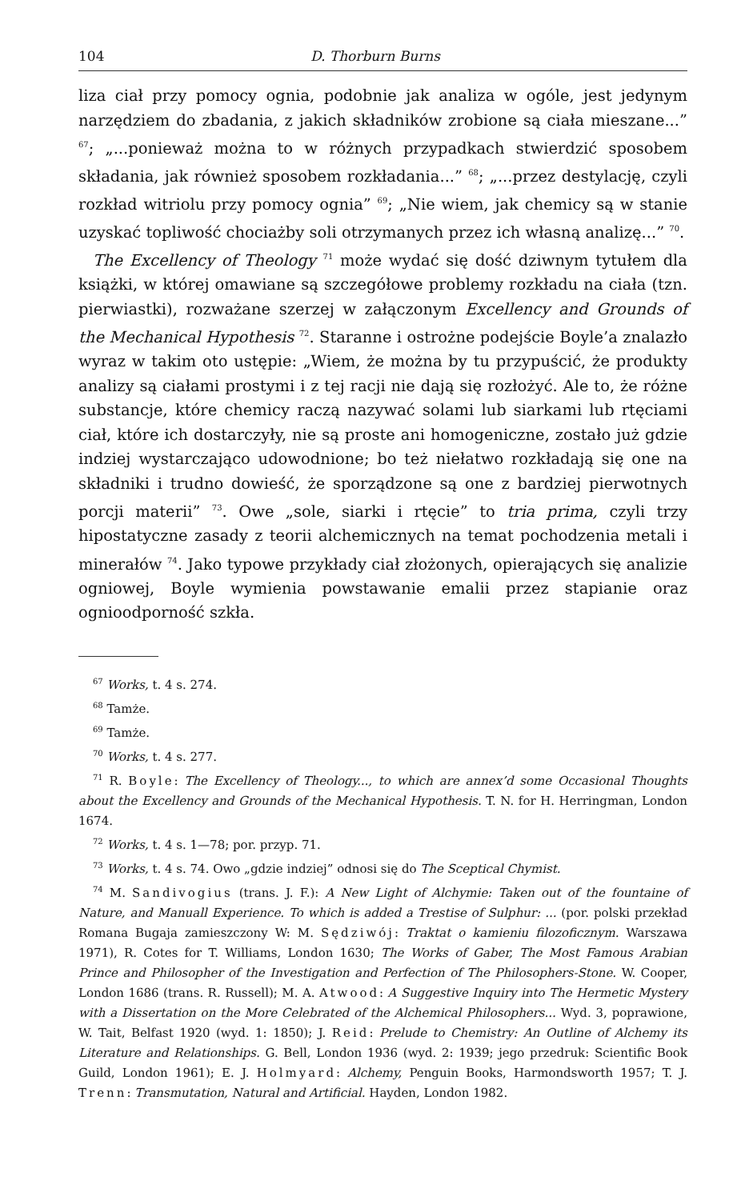104 D. Thorburn Burns
liza ciał przy pomocy ognia, podobnie jak analiza w ogóle, jest jedynym narzędziem do zbadania, z jakich składników zrobione są ciała mieszane...” <sup>67</sup>; „...ponieważ można to w różnych przypadkach stwierdzić sposobem składania, jak również sposobem rozkładania...” <sup>68</sup>; „...przez destylację, czyli rozkład witriolu przy pomocy ognia” <sup>69</sup>; „Nie wiem, jak chemicy są w stanie uzyskać topliwość chociażby soli otrzymanych przez ich własną analizę...” <sup>70</sup>.
The Excellency of Theology <sup>71</sup> może wydać się dość dziwnym tytułem dla książki, w której omawiane są szczegółowe problemy rozkładu na ciała (tzn. pierwiastki), rozważane szerzej w załączonym Excellency and Grounds of the Mechanical Hypothesis <sup>72</sup>. Staranne i ostrożne podejście Boyle’a znalazło wyraz w takim oto ustępie: „Wiem, że można by tu przypuścić, że produkty analizy są ciałami prostymi i z tej racji nie dają się rozłożyć. Ale to, że różne substancje, które chemicy raczą nazywać solami lub siarkami lub rtęciami ciał, które ich dostarczyły, nie są proste ani homogeniczne, zostało już gdzie indziej wystarczająco udowodnione; bo też niełatwo rozkładają się one na składniki i trudno dowieść, że sporządzone są one z bardziej pierwotnych porcji materii” <sup>73</sup>. Owe „sole, siarki i rtęcie” to tria prima, czyli trzy hipostatyczne zasady z teorii alchemicznych na temat pochodzenia metali i minerałów <sup>74</sup>. Jako typowe przykłady ciał złożonych, opierających się analizie ogniowej, Boyle wymienia powstawanie emalii przez stapianie oraz ognioodporność szkła.
<sup>67</sup> Works, t. 4 s. 274.
<sup>68</sup> Tamże.
<sup>69</sup> Tamże.
<sup>70</sup> Works, t. 4 s. 277.
<sup>71</sup> R. Boyle: The Excellency of Theology..., to which are annex’d some Occasional Thoughts about the Excellency and Grounds of the Mechanical Hypothesis. T. N. for H. Herringman, London 1674.
<sup>72</sup> Works, t. 4 s. 1—78; por. przyp. 71.
<sup>73</sup> Works, t. 4 s. 74. Owo „gdzie indziej” odnosi się do The Sceptical Chymist.
<sup>74</sup> M. Sandivogius (trans. J. F.): A New Light of Alchymie: Taken out of the fountaine of Nature, and Manuall Experience. To which is added a Trestise of Sulphur: ... (por. polski przekład Romana Bugaja zamieszczony W: M. Sędziwój: Traktat o kamieniu filozoficznym. Warszawa 1971), R. Cotes for T. Williams, London 1630; The Works of Gaber, The Most Famous Arabian Prince and Philosopher of the Investigation and Perfection of The Philosophers-Stone. W. Cooper, London 1686 (trans. R. Russell); M. A. Atwood: A Suggestive Inquiry into The Hermetic Mystery with a Dissertation on the More Celebrated of the Alchemical Philosophers... Wyd. 3, poprawione, W. Tait, Belfast 1920 (wyd. 1: 1850); J. Reid: Prelude to Chemistry: An Outline of Alchemy its Literature and Relationships. G. Bell, London 1936 (wyd. 2: 1939; jego przedruk: Scientific Book Guild, London 1961); E. J. Holmyard: Alchemy, Penguin Books, Harmondsworth 1957; T. J. Trenn: Transmutation, Natural and Artificial. Hayden, London 1982.